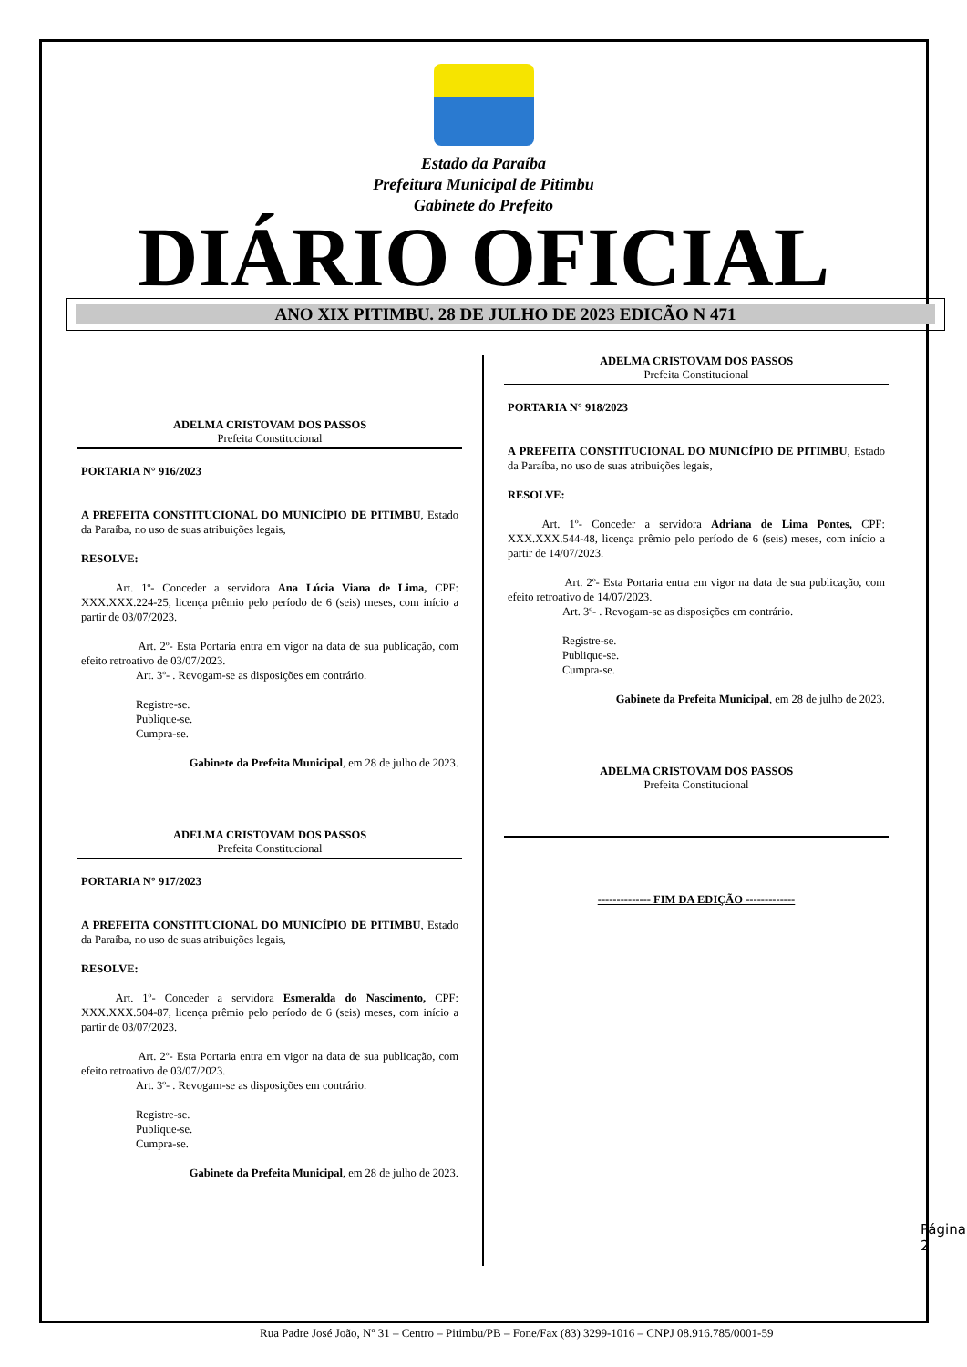Estado da Paraíba
Prefeitura Municipal de Pitimbu
Gabinete do Prefeito
DIÁRIO OFICIAL
ANO XIX PITIMBU. 28 DE JULHO DE 2023 EDICÃO N 471
ADELMA CRISTOVAM DOS PASSOS
Prefeita Constitucional
PORTARIA N° 916/2023
A PREFEITA CONSTITUCIONAL DO MUNICÍPIO DE PITIMBU, Estado da Paraíba, no uso de suas atribuições legais,
RESOLVE:
   Art. 1º- Conceder a servidora Ana Lúcia Viana de Lima, CPF: XXX.XXX.224-25, licença prêmio pelo período de 6 (seis) meses, com início a partir de 03/07/2023.
     Art. 2º- Esta Portaria entra em vigor na data de sua publicação, com efeito retroativo de 03/07/2023.
Art. 3º- . Revogam-se as disposições em contrário.
Registre-se.
Publique-se.
Cumpra-se.
Gabinete da Prefeita Municipal, em 28 de julho de 2023.
ADELMA CRISTOVAM DOS PASSOS
Prefeita Constitucional
PORTARIA N° 917/2023
A PREFEITA CONSTITUCIONAL DO MUNICÍPIO DE PITIMBU, Estado da Paraíba, no uso de suas atribuições legais,
RESOLVE:
   Art. 1º- Conceder a servidora Esmeralda do Nascimento, CPF: XXX.XXX.504-87, licença prêmio pelo período de 6 (seis) meses, com início a partir de 03/07/2023.
     Art. 2º- Esta Portaria entra em vigor na data de sua publicação, com efeito retroativo de 03/07/2023.
Art. 3º- . Revogam-se as disposições em contrário.
Registre-se.
Publique-se.
Cumpra-se.
Gabinete da Prefeita Municipal, em 28 de julho de 2023.
ADELMA CRISTOVAM DOS PASSOS
Prefeita Constitucional
PORTARIA N° 918/2023
A PREFEITA CONSTITUCIONAL DO MUNICÍPIO DE PITIMBU, Estado da Paraíba, no uso de suas atribuições legais,
RESOLVE:
   Art. 1º- Conceder a servidora Adriana de Lima Pontes, CPF: XXX.XXX.544-48, licença prêmio pelo período de 6 (seis) meses, com início a partir de 14/07/2023.
     Art. 2º- Esta Portaria entra em vigor na data de sua publicação, com efeito retroativo de 14/07/2023.
Art. 3º- . Revogam-se as disposições em contrário.
Registre-se.
Publique-se.
Cumpra-se.
Gabinete da Prefeita Municipal, em 28 de julho de 2023.
ADELMA CRISTOVAM DOS PASSOS
Prefeita Constitucional
-------------- FIM DA EDIÇÃO -------------
Página 2
Rua Padre José João, Nº 31 – Centro – Pitimbu/PB – Fone/Fax (83) 3299-1016 – CNPJ 08.916.785/0001-59